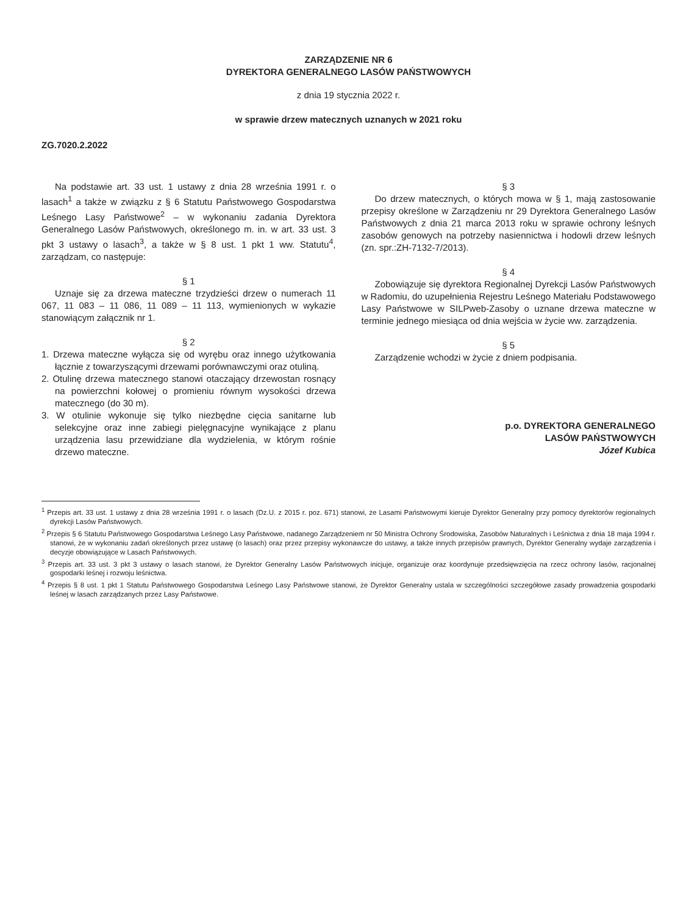ZARZĄDZENIE NR 6
DYREKTORA GENERALNEGO LASÓW PAŃSTWOWYCH
z dnia 19 stycznia 2022 r.
w sprawie drzew matecznych uznanych w 2021 roku
ZG.7020.2.2022
Na podstawie art. 33 ust. 1 ustawy z dnia 28 września 1991 r. o lasach<sup>1</sup> a także w związku z § 6 Statutu Państwowego Gospodarstwa Leśnego Lasy Państwowe<sup>2</sup> – w wykonaniu zadania Dyrektora Generalnego Lasów Państwowych, określonego m. in. w art. 33 ust. 3 pkt 3 ustawy o lasach<sup>3</sup>, a także w § 8 ust. 1 pkt 1 ww. Statutu<sup>4</sup>, zarządzam, co następuje:
§ 1
Uznaje się za drzewa mateczne trzydzieści drzew o numerach 11 067, 11 083 – 11 086, 11 089 – 11 113, wymienionych w wykazie stanowiącym załącznik nr 1.
§ 2
1. Drzewa mateczne wyłącza się od wyrębu oraz innego użytkowania łącznie z towarzyszącymi drzewami porównawczymi oraz otuliną.
2. Otulinę drzewa matecznego stanowi otaczający drzewostan rosnący na powierzchni kołowej o promieniu równym wysokości drzewa matecznego (do 30 m).
3. W otulinie wykonuje się tylko niezbędne cięcia sanitarne lub selekcyjne oraz inne zabiegi pielęgnacyjne wynikające z planu urządzenia lasu przewidziane dla wydzielenia, w którym rośnie drzewo mateczne.
§ 3
Do drzew matecznych, o których mowa w § 1, mają zastosowanie przepisy określone w Zarządzeniu nr 29 Dyrektora Generalnego Lasów Państwowych z dnia 21 marca 2013 roku w sprawie ochrony leśnych zasobów genowych na potrzeby nasiennictwa i hodowli drzew leśnych (zn. spr.:ZH-7132-7/2013).
§ 4
Zobowiązuje się dyrektora Regionalnej Dyrekcji Lasów Państwowych w Radomiu, do uzupełnienia Rejestru Leśnego Materiału Podstawowego Lasy Państwowe w SILPweb-Zasoby o uznane drzewa mateczne w terminie jednego miesiąca od dnia wejścia w życie ww. zarządzenia.
§ 5
Zarządzenie wchodzi w życie z dniem podpisania.
p.o. DYREKTORA GENERALNEGO
LASÓW PAŃSTWOWYCH
Józef Kubica
<sup>1</sup> Przepis art. 33 ust. 1 ustawy z dnia 28 września 1991 r. o lasach (Dz.U. z 2015 r. poz. 671) stanowi, że Lasami Państwowymi kieruje Dyrektor Generalny przy pomocy dyrektorów regionalnych dyrekcji Lasów Państwowych.
<sup>2</sup> Przepis § 6 Statutu Państwowego Gospodarstwa Leśnego Lasy Państwowe, nadanego Zarządzeniem nr 50 Ministra Ochrony Środowiska, Zasobów Naturalnych i Leśnictwa z dnia 18 maja 1994 r. stanowi, że w wykonaniu zadań określonych przez ustawę (o lasach) oraz przez przepisy wykonawcze do ustawy, a także innych przepisów prawnych, Dyrektor Generalny wydaje zarządzenia i decyzje obowiązujące w Lasach Państwowych.
<sup>3</sup> Przepis art. 33 ust. 3 pkt 3 ustawy o lasach stanowi, że Dyrektor Generalny Lasów Państwowych inicjuje, organizuje oraz koordynuje przedsięwzięcia na rzecz ochrony lasów, racjonalnej gospodarki leśnej i rozwoju leśnictwa.
<sup>4</sup> Przepis § 8 ust. 1 pkt 1 Statutu Państwowego Gospodarstwa Leśnego Lasy Państwowe stanowi, że Dyrektor Generalny ustala w szczególności szczegółowe zasady prowadzenia gospodarki leśnej w lasach zarządzanych przez Lasy Państwowe.